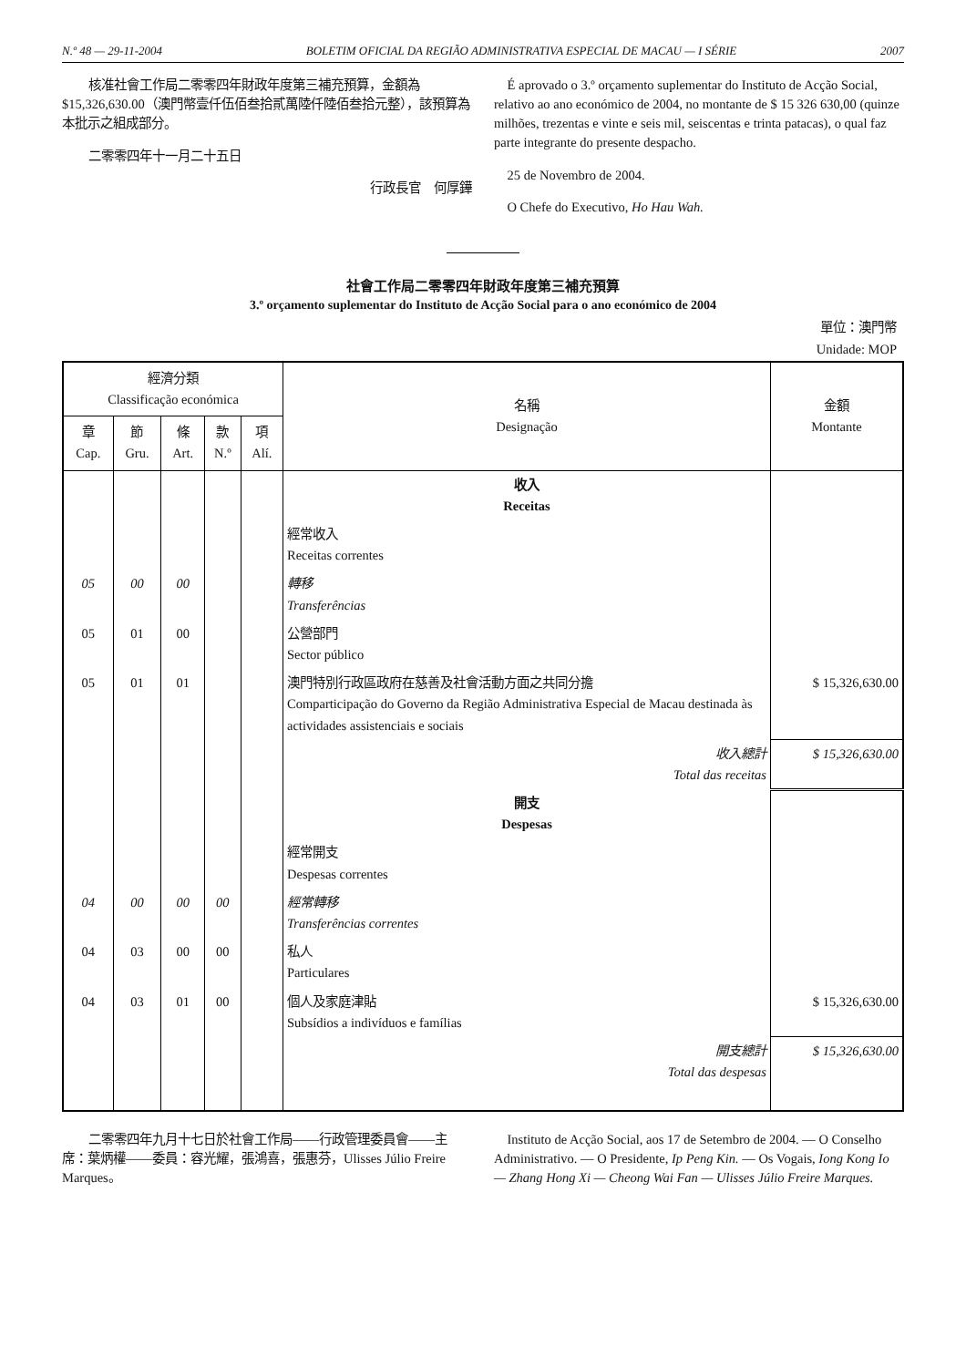N.º 48 — 29-11-2004 BOLETIM OFICIAL DA REGIÃO ADMINISTRATIVA ESPECIAL DE MACAU — I SÉRIE 2007
核准社會工作局二零零四年財政年度第三補充預算，金額為$15,326,630.00（澳門幣壹仟伍佰叁拾貳萬陸仟陸佰叁拾元整），該預算為本批示之組成部分。
二零零四年十一月二十五日
行政長官　何厚鏵
É aprovado o 3.º orçamento suplementar do Instituto de Acção Social, relativo ao ano económico de 2004, no montante de $ 15 326 630,00 (quinze milhões, trezentas e vinte e seis mil, seiscentas e trinta patacas), o qual faz parte integrante do presente despacho.
25 de Novembro de 2004.
O Chefe do Executivo, Ho Hau Wah.
社會工作局二零零四年財政年度第三補充預算
3.º orçamento suplementar do Instituto de Acção Social para o ano económico de 2004
單位：澳門幣
Unidade: MOP
| 經濟分類 Classificação económica | | | | | 名稱 Designação | 金額 Montante |
| --- | --- | --- | --- | --- | --- | --- |
| 章 Cap. | 節 Gru. | 條 Art. | 款 N.º | 項 Alí. | | |
| | | | | | 收入 Receitas | |
| | | | | | 經常收入 Receitas correntes | |
| 05 | 00 | 00 | | | 轉移 Transferências | |
| 05 | 01 | 00 | | | 公營部門 Sector público | |
| 05 | 01 | 01 | | | 澳門特別行政區政府在慈善及社會活動方面之共同分擔 Comparticipação do Governo da Região Administrativa Especial de Macau destinada às actividades assistenciais e sociais | $ 15,326,630.00 |
| | | | | | 收入總計 Total das receitas | $ 15,326,630.00 |
| | | | | | 開支 Despesas | |
| | | | | | 經常開支 Despesas correntes | |
| 04 | 00 | 00 | 00 | | 經常轉移 Transferências correntes | |
| 04 | 03 | 00 | 00 | | 私人 Particulares | |
| 04 | 03 | 01 | 00 | | 個人及家庭津貼 Subsídios a indivíduos e famílias | $ 15,326,630.00 |
| | | | | | 開支總計 Total das despesas | $ 15,326,630.00 |
二零零四年九月十七日於社會工作局——行政管理委員會——主席：葉炳權——委員：容光耀，張鴻喜，張惠芬，Ulisses Júlio Freire Marques。
Instituto de Acção Social, aos 17 de Setembro de 2004. — O Conselho Administrativo. — O Presidente, Ip Peng Kin. — Os Vogais, Iong Kong Io — Zhang Hong Xi — Cheong Wai Fan — Ulisses Júlio Freire Marques.